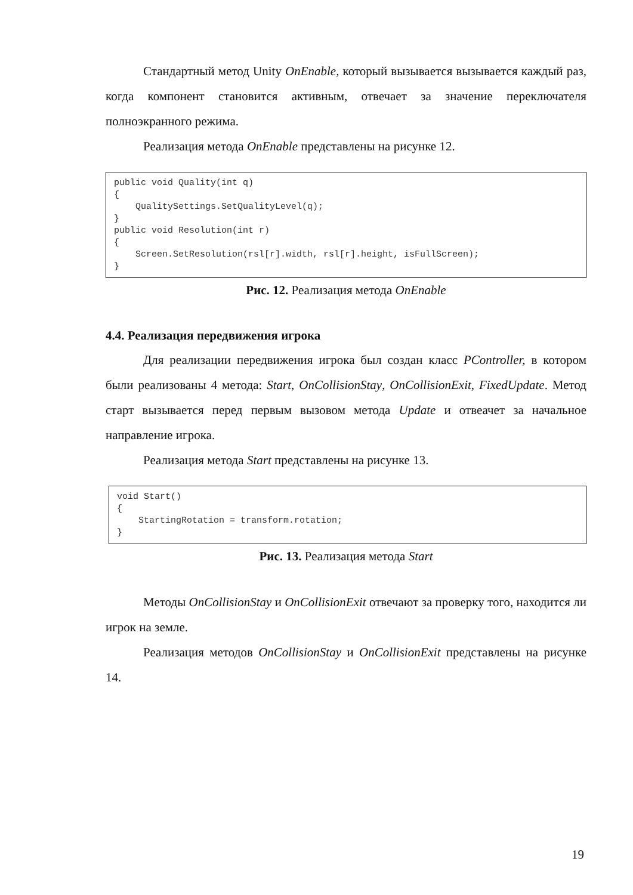Стандартный метод Unity OnEnable, который вызывается вызывается каждый раз, когда компонент становится активным, отвечает за значение переключателя полноэкранного режима.
Реализация метода OnEnable представлены на рисунке 12.
public void Quality(int q)
{
    QualitySettings.SetQualityLevel(q);
}
public void Resolution(int r)
{
    Screen.SetResolution(rsl[r].width, rsl[r].height, isFullScreen);
}
Рис. 12. Реализация метода OnEnable
4.4. Реализация передвижения игрока
Для реализации передвижения игрока был создан класс PController, в котором были реализованы 4 метода: Start, OnCollisionStay, OnCollisionExit, FixedUpdate. Метод старт вызывается перед первым вызовом метода Update и отвеачет за начальное направление игрока.
Реализация метода Start представлены на рисунке 13.
void Start()
{
    StartingRotation = transform.rotation;
}
Рис. 13. Реализация метода Start
Методы OnCollisionStay и OnCollisionExit отвечают за проверку того, находится ли игрок на земле.
Реализация методов OnCollisionStay и OnCollisionExit представлены на рисунке 14.
19